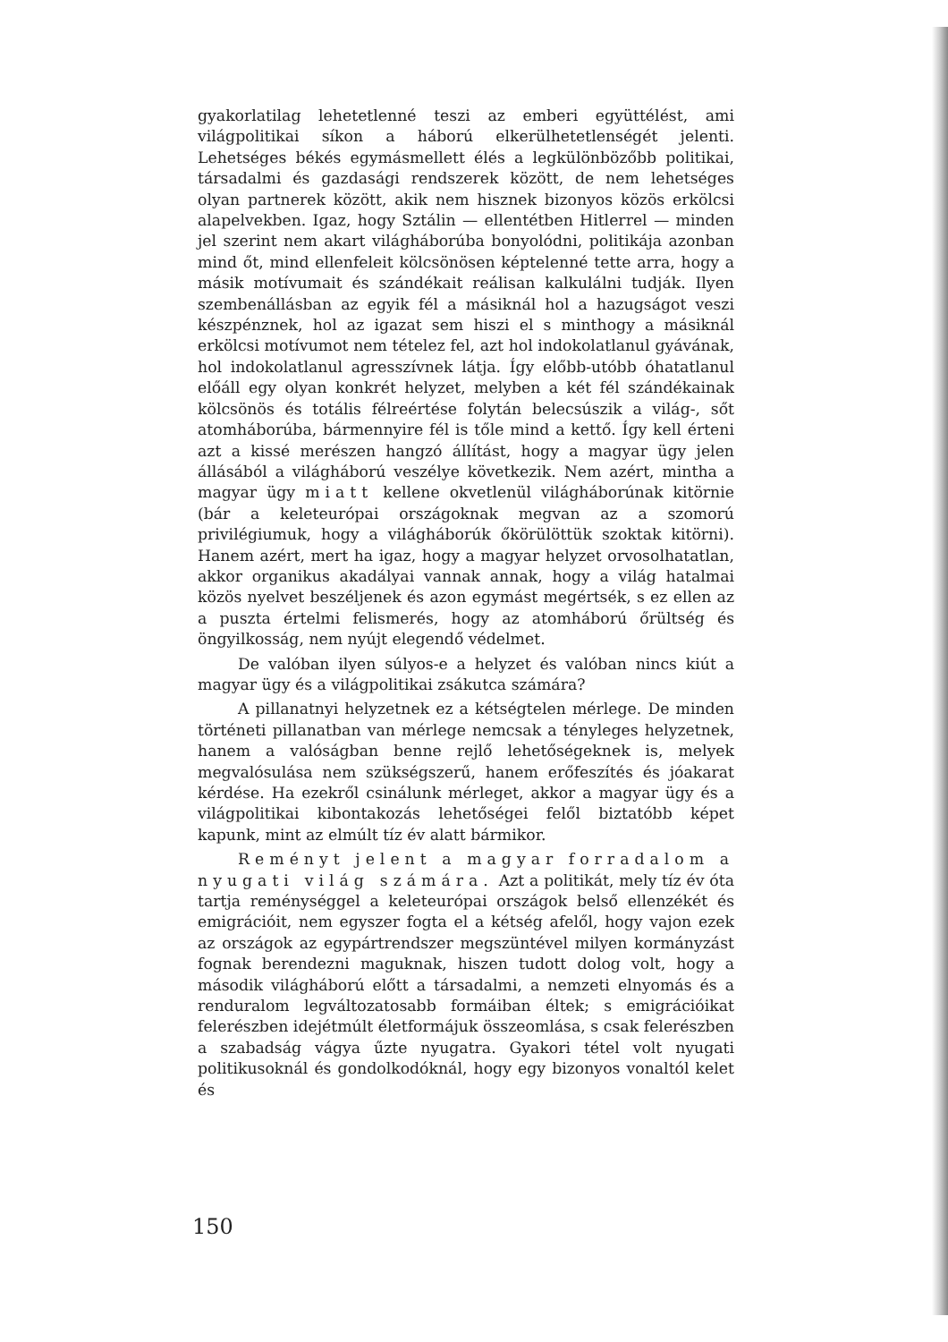gyakorlatilag lehetetlenné teszi az emberi együttélést, ami világpolitikai síkon a háború elkerülhetetlenségét jelenti. Lehetséges békés egymásmellett élés a legkülönbözőbb politikai, társadalmi és gazdasági rendszerek között, de nem lehetséges olyan partnerek között, akik nem hisznek bizonyos közös erkölcsi alapelvekben. Igaz, hogy Sztálin — ellentétben Hitlerrel — minden jel szerint nem akart világháborúba bonyolódni, politikája azonban mind őt, mind ellenfeleit kölcsönösen képtelenné tette arra, hogy a másik motívumait és szándékait reálisan kalkulálni tudják. Ilyen szembenállásban az egyik fél a másiknál hol a hazugságot veszi készpénznek, hol az igazat sem hiszi el s minthogy a másiknál erkölcsi motívumot nem tételez fel, azt hol indokolatlanul gyávának, hol indokolatlanul agresszívnek látja. Így előbb-utóbb óhatatlanul előáll egy olyan konkrét helyzet, melyben a két fél szándékainak kölcsönös és totális félreértése folytán belecsúszik a világ-, sőt atomháborúba, bármennyire fél is tőle mind a kettő. Így kell érteni azt a kissé merészen hangzó állítást, hogy a magyar ügy jelen állásából a világháború veszélye következik. Nem azért, mintha a magyar ügy miatt kellene okvetlenül világháborúnak kitörnie (bár a keleteurópai országoknak megvan az a szomorú privilégiumuk, hogy a világháborúk őkörülöttük szoktak kitörni). Hanem azért, mert ha igaz, hogy a magyar helyzet orvosolhatatlan, akkor organikus akadályai vannak annak, hogy a világ hatalmai közös nyelvet beszéljenek és azon egymást megértsék, s ez ellen az a puszta értelmi felismerés, hogy az atomháború őrültség és öngyilkosság, nem nyújt elegendő védelmet.
De valóban ilyen súlyos-e a helyzet és valóban nincs kiút a magyar ügy és a világpolitikai zsákutca számára?
A pillanatnyi helyzetnek ez a kétségtelen mérlege. De minden történeti pillanatban van mérlege nemcsak a tényleges helyzetnek, hanem a valóságban benne rejlő lehetőségeknek is, melyek megvalósulása nem szükségszerű, hanem erőfeszítés és jóakarat kérdése. Ha ezekről csinálunk mérleget, akkor a magyar ügy és a világpolitikai kibontakozás lehetőségei felől biztatóbb képet kapunk, mint az elmúlt tíz év alatt bármikor.
Reményt jelent a magyar forradalom a nyugati világ számára. Azt a politikát, mely tíz év óta tartja reménységgel a keleteurópai országok belső ellenzékét és emigrációit, nem egyszer fogta el a kétség afelől, hogy vajon ezek az országok az egypártrendszer megszüntével milyen kormányzást fognak berendezni maguknak, hiszen tudott dolog volt, hogy a második világháború előtt a társadalmi, a nemzeti elnyomás és a renduralom legváltozatosabb formáiban éltek; s emigrációikat felerészben idejétmúlt életformájuk összeomlása, s csak felerészben a szabadság vágya űzte nyugatra. Gyakori tétel volt nyugati politikusoknál és gondolkodóknál, hogy egy bizonyos vonaltól kelet és
150